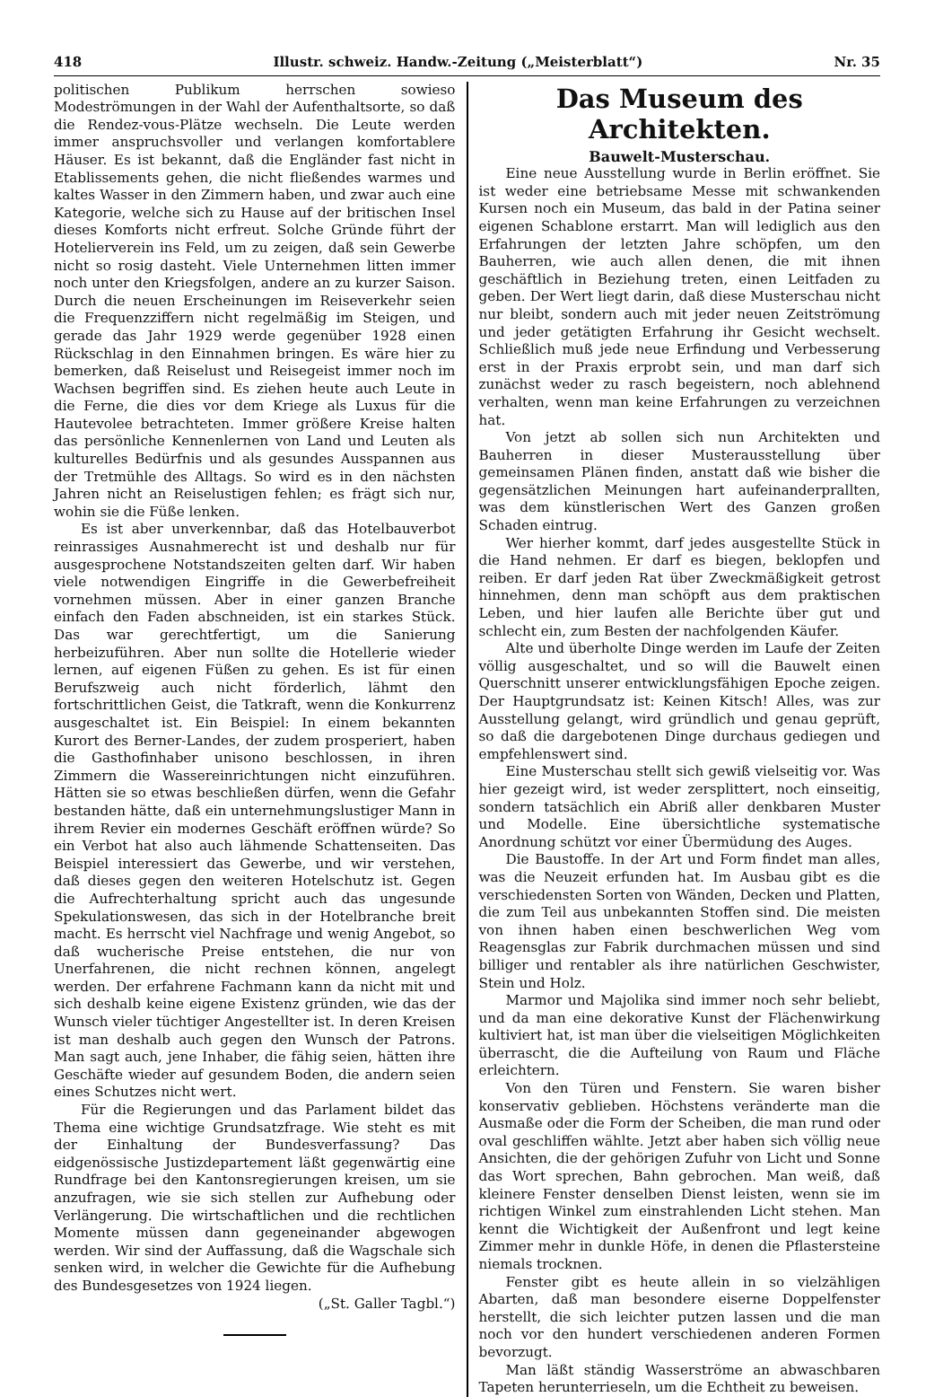418 Illustr. schweiz. Handw.-Zeitung („Meisterblatt“) Nr. 35
politischen Publikum herrschen sowieso Modeströmungen in der Wahl der Aufenthaltsorte, so daß die Rendez-vous-Plätze wechseln. Die Leute werden immer anspruchsvoller und verlangen komfortablere Häuser. Es ist bekannt, daß die Engländer fast nicht in Etablissements gehen, die nicht fließendes warmes und kaltes Wasser in den Zimmern haben, und zwar auch eine Kategorie, welche sich zu Hause auf der britischen Insel dieses Komforts nicht erfreut. Solche Gründe führt der Hotelierverein ins Feld, um zu zeigen, daß sein Gewerbe nicht so rosig dasteht. Viele Unternehmen litten immer noch unter den Kriegsfolgen, andere an zu kurzer Saison. Durch die neuen Erscheinungen im Reiseverkehr seien die Frequenzziffern nicht regelmäßig im Steigen, und gerade das Jahr 1929 werde gegenüber 1928 einen Rückschlag in den Einnahmen bringen. Es wäre hier zu bemerken, daß Reiselust und Reisegeist immer noch im Wachsen begriffen sind. Es ziehen heute auch Leute in die Ferne, die dies vor dem Kriege als Luxus für die Hautevolee betrachteten. Immer größere Kreise halten das persönliche Kennenlernen von Land und Leuten als kulturelles Bedürfnis und als gesundes Ausspannen aus der Tretmühle des Alltags. So wird es in den nächsten Jahren nicht an Reiselustigen fehlen; es frägt sich nur, wohin sie die Füße lenken.
Es ist aber unverkennbar, daß das Hotelbauverbot reinrassiges Ausnahmerecht ist und deshalb nur für ausgesprochene Notstandszeiten gelten darf. Wir haben viele notwendigen Eingriffe in die Gewerbefreiheit vornehmen müssen. Aber in einer ganzen Branche einfach den Faden abschneiden, ist ein starkes Stück. Das war gerechtfertigt, um die Sanierung herbeizuführen. Aber nun sollte die Hotellerie wieder lernen, auf eigenen Füßen zu gehen. Es ist für einen Berufszweig auch nicht förderlich, lähmt den fortschrittlichen Geist, die Tatkraft, wenn die Konkurrenz ausgeschaltet ist. Ein Beispiel: In einem bekannten Kurort des Berner-Landes, der zudem prosperiert, haben die Gasthofinhaber unisono beschlossen, in ihren Zimmern die Wassereinrichtungen nicht einzuführen. Hätten sie so etwas beschließen dürfen, wenn die Gefahr bestanden hätte, daß ein unternehmungslustiger Mann in ihrem Revier ein modernes Geschäft eröffnen würde? So ein Verbot hat also auch lähmende Schattenseiten. Das Beispiel interessiert das Gewerbe, und wir verstehen, daß dieses gegen den weiteren Hotelschutz ist. Gegen die Aufrechterhaltung spricht auch das ungesunde Spekulationswesen, das sich in der Hotelbranche breit macht. Es herrscht viel Nachfrage und wenig Angebot, so daß wucherische Preise entstehen, die nur von Unerfahrenen, die nicht rechnen können, angelegt werden. Der erfahrene Fachmann kann da nicht mit und sich deshalb keine eigene Existenz gründen, wie das der Wunsch vieler tüchtiger Angestellter ist. In deren Kreisen ist man deshalb auch gegen den Wunsch der Patrons. Man sagt auch, jene Inhaber, die fähig seien, hätten ihre Geschäfte wieder auf gesundem Boden, die andern seien eines Schutzes nicht wert.
Für die Regierungen und das Parlament bildet das Thema eine wichtige Grundsatzfrage. Wie steht es mit der Einhaltung der Bundesverfassung? Das eidgenössische Justizdepartement läßt gegenwärtig eine Rundfrage bei den Kantonsregierungen kreisen, um sie anzufragen, wie sie sich stellen zur Aufhebung oder Verlängerung. Die wirtschaftlichen und die rechtlichen Momente müssen dann gegeneinander abgewogen werden. Wir sind der Auffassung, daß die Wagschale sich senken wird, in welcher die Gewichte für die Aufhebung des Bundesgesetzes von 1924 liegen.
(„St. Galler Tagbl.“)
Das Museum des Architekten.
Bauwelt-Musterschau.
Eine neue Ausstellung wurde in Berlin eröffnet. Sie ist weder eine betriebsame Messe mit schwankenden Kursen noch ein Museum, das bald in der Patina seiner eigenen Schablone erstarrt. Man will lediglich aus den Erfahrungen der letzten Jahre schöpfen, um den Bauherren, wie auch allen denen, die mit ihnen geschäftlich in Beziehung treten, einen Leitfaden zu geben. Der Wert liegt darin, daß diese Musterschau nicht nur bleibt, sondern auch mit jeder neuen Zeitströmung und jeder getätigten Erfahrung ihr Gesicht wechselt. Schließlich muß jede neue Erfindung und Verbesserung erst in der Praxis erprobt sein, und man darf sich zunächst weder zu rasch begeistern, noch ablehnend verhalten, wenn man keine Erfahrungen zu verzeichnen hat.
Von jetzt ab sollen sich nun Architekten und Bauherren in dieser Musterausstellung über gemeinsamen Plänen finden, anstatt daß wie bisher die gegensätzlichen Meinungen hart aufeinanderprallten, was dem künstlerischen Wert des Ganzen großen Schaden eintrug.
Wer hierher kommt, darf jedes ausgestellte Stück in die Hand nehmen. Er darf es biegen, beklopfen und reiben. Er darf jeden Rat über Zweckmäßigkeit getrost hinnehmen, denn man schöpft aus dem praktischen Leben, und hier laufen alle Berichte über gut und schlecht ein, zum Besten der nachfolgenden Käufer.
Alte und überholte Dinge werden im Laufe der Zeiten völlig ausgeschaltet, und so will die Bauwelt einen Querschnitt unserer entwicklungsfähigen Epoche zeigen. Der Hauptgrundsatz ist: Keinen Kitsch! Alles, was zur Ausstellung gelangt, wird gründlich und genau geprüft, so daß die dargebotenen Dinge durchaus gediegen und empfehlenswert sind.
Eine Musterschau stellt sich gewiß vielseitig vor. Was hier gezeigt wird, ist weder zersplittert, noch einseitig, sondern tatsächlich ein Abriß aller denkbaren Muster und Modelle. Eine übersichtliche systematische Anordnung schützt vor einer Übermüdung des Auges.
Die Baustoffe. In der Art und Form findet man alles, was die Neuzeit erfunden hat. Im Ausbau gibt es die verschiedensten Sorten von Wänden, Decken und Platten, die zum Teil aus unbekannten Stoffen sind. Die meisten von ihnen haben einen beschwerlichen Weg vom Reagensglas zur Fabrik durchmachen müssen und sind billiger und rentabler als ihre natürlichen Geschwister, Stein und Holz.
Marmor und Majolika sind immer noch sehr beliebt, und da man eine dekorative Kunst der Flächenwirkung kultiviert hat, ist man über die vielseitigen Möglichkeiten überrascht, die die Aufteilung von Raum und Fläche erleichtern.
Von den Türen und Fenstern. Sie waren bisher konservativ geblieben. Höchstens veränderte man die Ausmaße oder die Form der Scheiben, die man rund oder oval geschliffen wählte. Jetzt aber haben sich völlig neue Ansichten, die der gehörigen Zufuhr von Licht und Sonne das Wort sprechen, Bahn gebrochen. Man weiß, daß kleinere Fenster denselben Dienst leisten, wenn sie im richtigen Winkel zum einstrahlenden Licht stehen. Man kennt die Wichtigkeit der Außenfront und legt keine Zimmer mehr in dunkle Höfe, in denen die Pflastersteine niemals trocknen.
Fenster gibt es heute allein in so vielzähligen Abarten, daß man besondere eiserne Doppelfenster herstellt, die sich leichter putzen lassen und die man noch vor den hundert verschiedenen anderen Formen bevorzugt.
Man läßt ständig Wasserströme an abwaschbaren Tapeten herunterrieseln, um die Echtheit zu beweisen.